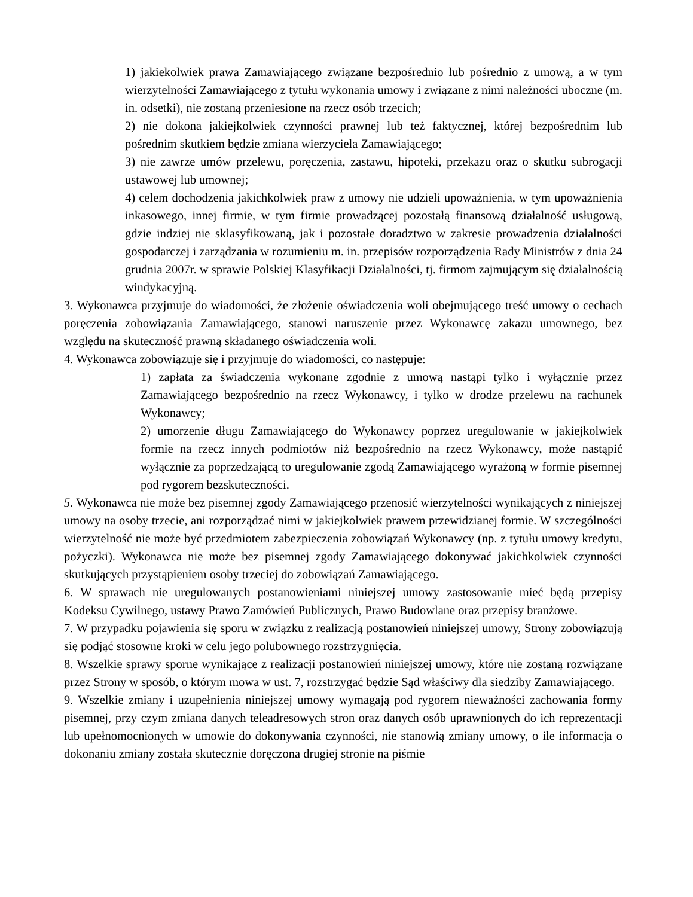1) jakiekolwiek prawa Zamawiającego związane bezpośrednio lub pośrednio z umową, a w tym wierzytelności Zamawiającego z tytułu wykonania umowy i związane z nimi należności uboczne (m. in. odsetki), nie zostaną przeniesione na rzecz osób trzecich;
2) nie dokona jakiejkolwiek czynności prawnej lub też faktycznej, której bezpośrednim lub pośrednim skutkiem będzie zmiana wierzyciela Zamawiającego;
3) nie zawrze umów przelewu, poręczenia, zastawu, hipoteki, przekazu oraz o skutku subrogacji ustawowej lub umownej;
4) celem dochodzenia jakichkolwiek praw z umowy nie udzieli upoważnienia, w tym upoważnienia inkasowego, innej firmie, w tym firmie prowadzącej pozostałą finansową działalność usługową, gdzie indziej nie sklasyfikowaną, jak i pozostałe doradztwo w zakresie prowadzenia działalności gospodarczej i zarządzania w rozumieniu m. in. przepisów rozporządzenia Rady Ministrów z dnia 24 grudnia 2007r. w sprawie Polskiej Klasyfikacji Działalności, tj. firmom zajmującym się działalnością windykacyjną.
3. Wykonawca przyjmuje do wiadomości, że złożenie oświadczenia woli obejmującego treść umowy o cechach poręczenia zobowiązania Zamawiającego, stanowi naruszenie przez Wykonawcę zakazu umownego, bez względu na skuteczność prawną składanego oświadczenia woli.
4. Wykonawca zobowiązuje się i przyjmuje do wiadomości, co następuje:
1) zapłata za świadczenia wykonane zgodnie z umową nastąpi tylko i wyłącznie przez Zamawiającego bezpośrednio na rzecz Wykonawcy, i tylko w drodze przelewu na rachunek Wykonawcy;
2) umorzenie długu Zamawiającego do Wykonawcy poprzez uregulowanie w jakiejkolwiek formie na rzecz innych podmiotów niż bezpośrednio na rzecz Wykonawcy, może nastąpić wyłącznie za poprzedzającą to uregulowanie zgodą Zamawiającego wyrażoną w formie pisemnej pod rygorem bezskuteczności.
5. Wykonawca nie może bez pisemnej zgody Zamawiającego przenosić wierzytelności wynikających z niniejszej umowy na osoby trzecie, ani rozporządzać nimi w jakiejkolwiek prawem przewidzianej formie. W szczególności wierzytelność nie może być przedmiotem zabezpieczenia zobowiązań Wykonawcy (np. z tytułu umowy kredytu, pożyczki). Wykonawca nie może bez pisemnej zgody Zamawiającego dokonywać jakichkolwiek czynności skutkujących przystąpieniem osoby trzeciej do zobowiązań Zamawiającego.
6. W sprawach nie uregulowanych postanowieniami niniejszej umowy zastosowanie mieć będą przepisy Kodeksu Cywilnego, ustawy Prawo Zamówień Publicznych, Prawo Budowlane oraz przepisy branżowe.
7. W przypadku pojawienia się sporu w związku z realizacją postanowień niniejszej umowy, Strony zobowiązują się podjąć stosowne kroki w celu jego polubownego rozstrzygnięcia.
8. Wszelkie sprawy sporne wynikające z realizacji postanowień niniejszej umowy, które nie zostaną rozwiązane przez Strony w sposób, o którym mowa w ust. 7, rozstrzygać będzie Sąd właściwy dla siedziby Zamawiającego.
9. Wszelkie zmiany i uzupełnienia niniejszej umowy wymagają pod rygorem nieważności zachowania formy pisemnej, przy czym zmiana danych teleadresowych stron oraz danych osób uprawnionych do ich reprezentacji lub upełnomocnionych w umowie do dokonywania czynności, nie stanowią zmiany umowy, o ile informacja o dokonaniu zmiany została skutecznie doręczona drugiej stronie na piśmie